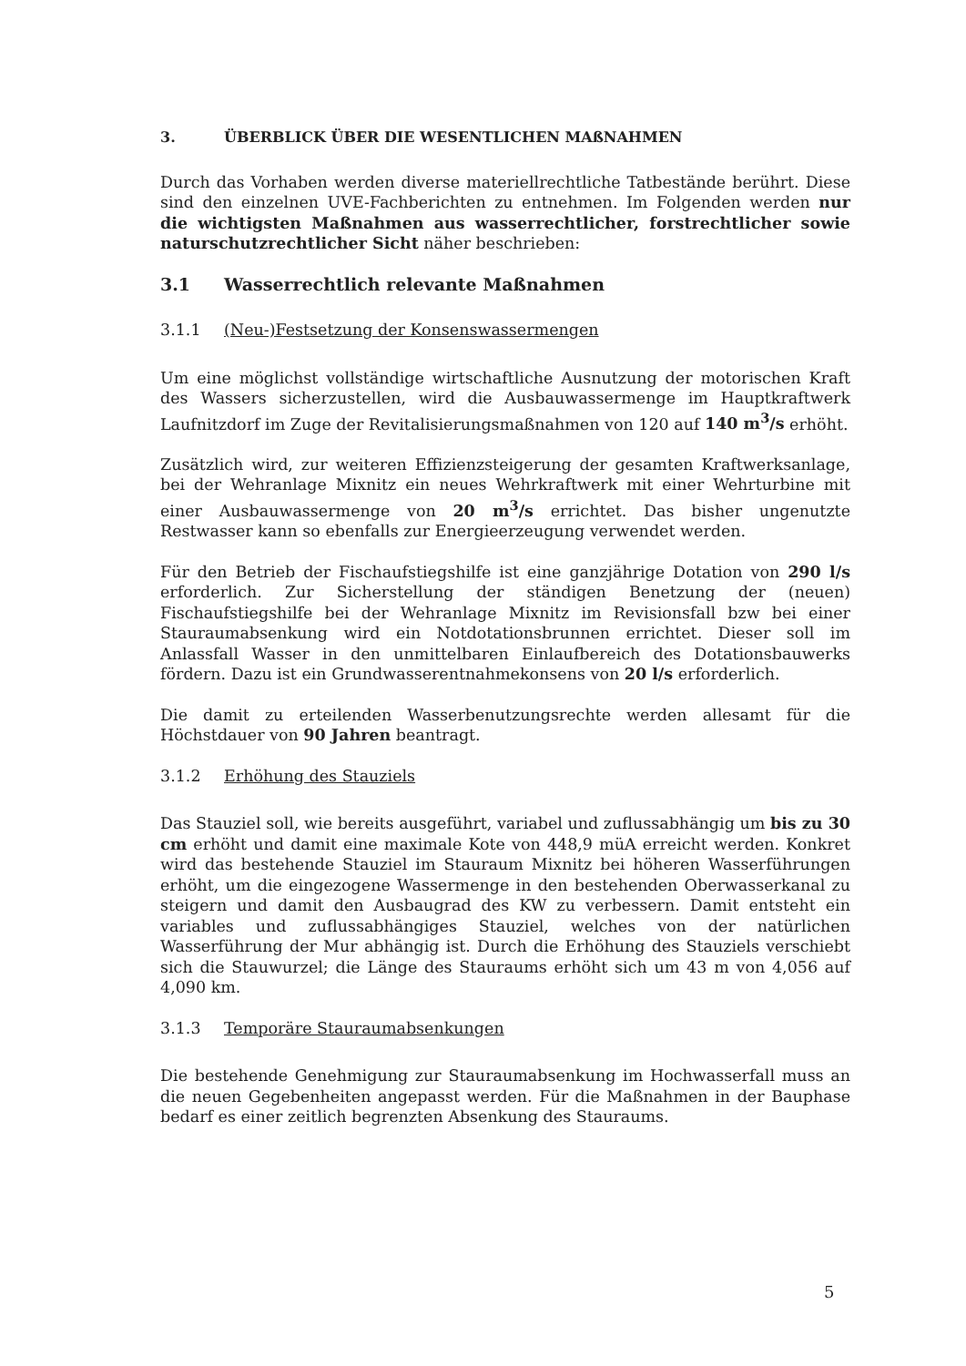3. ÜBERBLICK ÜBER DIE WESENTLICHEN MAßNAHMEN
Durch das Vorhaben werden diverse materiellrechtliche Tatbestände berührt. Diese sind den einzelnen UVE-Fachberichten zu entnehmen. Im Folgenden werden nur die wichtigsten Maßnahmen aus wasserrechtlicher, forstrechtlicher sowie naturschutzrechtlicher Sicht näher beschrieben:
3.1 Wasserrechtlich relevante Maßnahmen
3.1.1 (Neu-)Festsetzung der Konsenswassermengen
Um eine möglichst vollständige wirtschaftliche Ausnutzung der motorischen Kraft des Wassers sicherzustellen, wird die Ausbauwassermenge im Hauptkraftwerk Laufnitzdorf im Zuge der Revitalisierungsmaßnahmen von 120 auf 140 m<sup>3</sup>/s erhöht.
Zusätzlich wird, zur weiteren Effizienzsteigerung der gesamten Kraftwerksanlage, bei der Wehranlage Mixnitz ein neues Wehrkraftwerk mit einer Wehrturbine mit einer Ausbauwassermenge von 20 m<sup>3</sup>/s errichtet. Das bisher ungenutzte Restwasser kann so ebenfalls zur Energieerzeugung verwendet werden.
Für den Betrieb der Fischaufstiegshilfe ist eine ganzjährige Dotation von 290 l/s erforderlich. Zur Sicherstellung der ständigen Benetzung der (neuen) Fischaufstiegshilfe bei der Wehranlage Mixnitz im Revisionsfall bzw bei einer Stauraumabsenkung wird ein Notdotationsbrunnen errichtet. Dieser soll im Anlassfall Wasser in den unmittelbaren Einlaufbereich des Dotationsbauwerks fördern. Dazu ist ein Grundwasserentnahmekonsens von 20 l/s erforderlich.
Die damit zu erteilenden Wasserbenutzungsrechte werden allesamt für die Höchstdauer von 90 Jahren beantragt.
3.1.2 Erhöhung des Stauziels
Das Stauziel soll, wie bereits ausgeführt, variabel und zuflussabhängig um bis zu 30 cm erhöht und damit eine maximale Kote von 448,9 müA erreicht werden. Konkret wird das bestehende Stauziel im Stauraum Mixnitz bei höheren Wasserführungen erhöht, um die eingezogene Wassermenge in den bestehenden Oberwasserkanal zu steigern und damit den Ausbaugrad des KW zu verbessern. Damit entsteht ein variables und zuflussabhängiges Stauziel, welches von der natürlichen Wasserführung der Mur abhängig ist. Durch die Erhöhung des Stauziels verschiebt sich die Stauwurzel; die Länge des Stauraums erhöht sich um 43 m von 4,056 auf 4,090 km.
3.1.3 Temporäre Stauraumabsenkungen
Die bestehende Genehmigung zur Stauraumabsenkung im Hochwasserfall muss an die neuen Gegebenheiten angepasst werden. Für die Maßnahmen in der Bauphase bedarf es einer zeitlich begrenzten Absenkung des Stauraums.
5